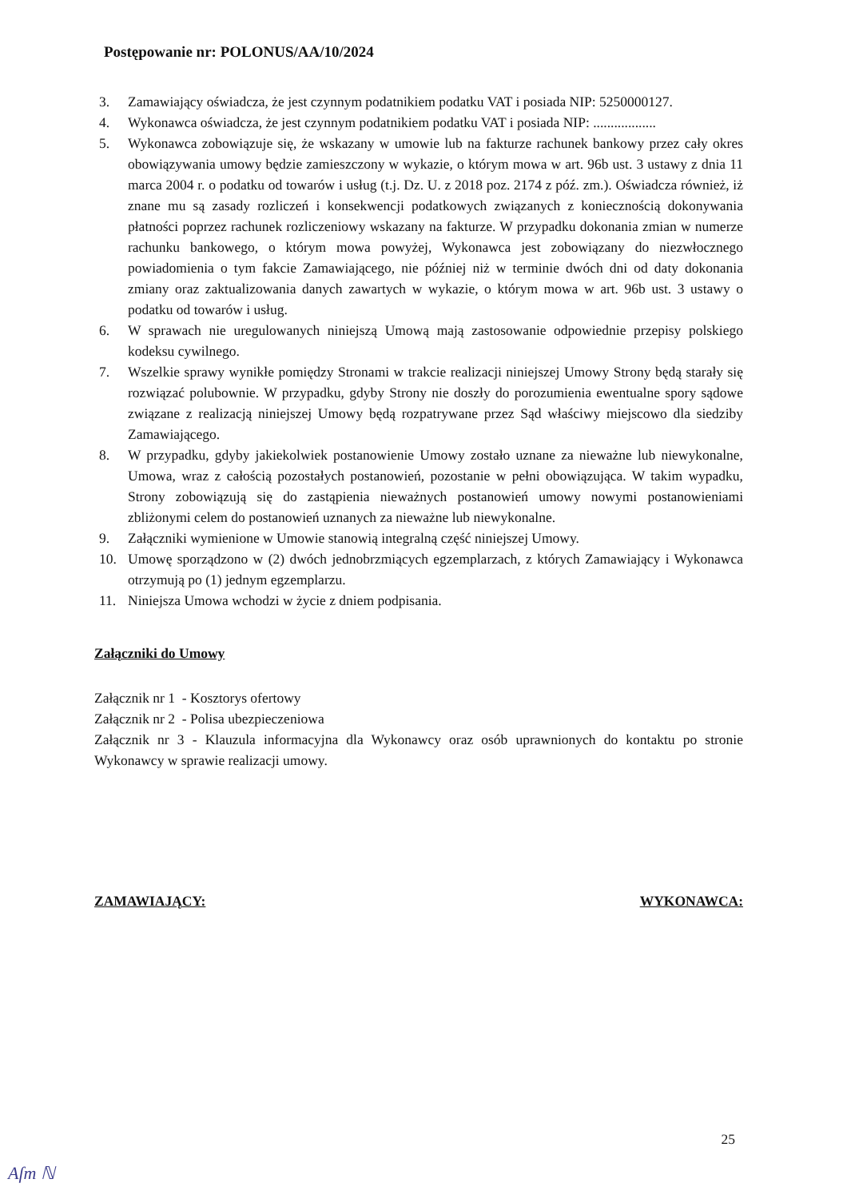Postępowanie nr: POLONUS/AA/10/2024
3. Zamawiający oświadcza, że jest czynnym podatnikiem podatku VAT i posiada NIP: 5250000127.
4. Wykonawca oświadcza, że jest czynnym podatnikiem podatku VAT i posiada NIP: ..................
5. Wykonawca zobowiązuje się, że wskazany w umowie lub na fakturze rachunek bankowy przez cały okres obowiązywania umowy będzie zamieszczony w wykazie, o którym mowa w art. 96b ust. 3 ustawy z dnia 11 marca 2004 r. o podatku od towarów i usług (t.j. Dz. U. z 2018 poz. 2174 z póź. zm.). Oświadcza również, iż znane mu są zasady rozliczeń i konsekwencji podatkowych związanych z koniecznością dokonywania płatności poprzez rachunek rozliczeniowy wskazany na fakturze. W przypadku dokonania zmian w numerze rachunku bankowego, o którym mowa powyżej, Wykonawca jest zobowiązany do niezwłocznego powiadomienia o tym fakcie Zamawiającego, nie później niż w terminie dwóch dni od daty dokonania zmiany oraz zaktualizowania danych zawartych w wykazie, o którym mowa w art. 96b ust. 3 ustawy o podatku od towarów i usług.
6. W sprawach nie uregulowanych niniejszą Umową mają zastosowanie odpowiednie przepisy polskiego kodeksu cywilnego.
7. Wszelkie sprawy wynikłe pomiędzy Stronami w trakcie realizacji niniejszej Umowy Strony będą starały się rozwiązać polubownie. W przypadku, gdyby Strony nie doszły do porozumienia ewentualne spory sądowe związane z realizacją niniejszej Umowy będą rozpatrywane przez Sąd właściwy miejscowo dla siedziby Zamawiającego.
8. W przypadku, gdyby jakiekolwiek postanowienie Umowy zostało uznane za nieważne lub niewykonalne, Umowa, wraz z całością pozostałych postanowień, pozostanie w pełni obowiązująca. W takim wypadku, Strony zobowiązują się do zastąpienia nieważnych postanowień umowy nowymi postanowieniami zbliżonymi celem do postanowień uznanych za nieważne lub niewykonalne.
9. Załączniki wymienione w Umowie stanowią integralną część niniejszej Umowy.
10. Umowę sporządzono w (2) dwóch jednobrzmiących egzemplarzach, z których Zamawiający i Wykonawca otrzymują po (1) jednym egzemplarzu.
11. Niniejsza Umowa wchodzi w życie z dniem podpisania.
Załączniki do Umowy
Załącznik nr 1 - Kosztorys ofertowy
Załącznik nr 2 - Polisa ubezpieczeniowa
Załącznik nr 3 - Klauzula informacyjna dla Wykonawcy oraz osób uprawnionych do kontaktu po stronie Wykonawcy w sprawie realizacji umowy.
ZAMAWIAJĄCY: WYKONAWCA:
25
Aſm ℕ